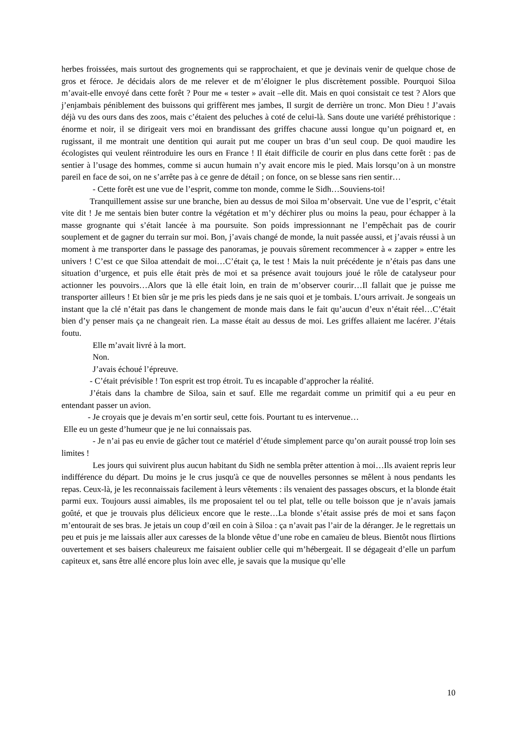herbes froissées, mais surtout des grognements qui se rapprochaient, et que je devinais venir de quelque chose de gros et féroce. Je décidais alors de me relever et de m’éloigner le plus discrètement possible. Pourquoi Siloa m’avait-elle envoyé dans cette forêt ? Pour me « tester » avait –elle dit. Mais en quoi consistait ce test ? Alors que j’enjambais péniblement des buissons qui griffèrent mes jambes, Il surgit de derrière un tronc. Mon Dieu ! J’avais déjà vu des ours dans des zoos, mais c’étaient des peluches à coté de celui-là. Sans doute une variété préhistorique : énorme et noir, il se dirigeait vers moi en brandissant des griffes chacune aussi longue qu’un poignard et, en rugissant, il me montrait une dentition qui aurait put me couper un bras d’un seul coup. De quoi maudire les écologistes qui veulent réintroduire les ours en France ! Il était difficile de courir en plus dans cette forêt : pas de sentier à l’usage des hommes, comme si aucun humain n’y avait encore mis le pied. Mais lorsqu’on à un monstre pareil en face de soi, on ne s’arrête pas à ce genre de détail ; on fonce, on se blesse sans rien sentir…
- Cette forêt est une vue de l’esprit, comme ton monde, comme le Sidh…Souviens-toi!
Tranquillement assise sur une branche, bien au dessus de moi Siloa m’observait. Une vue de l’esprit, c’était vite dit ! Je me sentais bien buter contre la végétation et m’y déchirer plus ou moins la peau, pour échapper à la masse grognante qui s’était lancée à ma poursuite. Son poids impressionnant ne l’empêchait pas de courir souplement et de gagner du terrain sur moi. Bon, j’avais changé de monde, la nuit passée aussi, et j’avais réussi à un moment à me transporter dans le passage des panoramas, je pouvais sûrement recommencer à « zapper » entre les univers ! C’est ce que Siloa attendait de moi…C’était ça, le test ! Mais la nuit précédente je n’étais pas dans une situation d’urgence, et puis elle était près de moi et sa présence avait toujours joué le rôle de catalyseur pour actionner les pouvoirs…Alors que là elle était loin, en train de m’observer courir…Il fallait que je puisse me transporter ailleurs ! Et bien sûr je me pris les pieds dans je ne sais quoi et je tombais. L’ours arrivait. Je songeais un instant que la clé n’était pas dans le changement de monde mais dans le fait qu’aucun d’eux n’était réel…C’était bien d’y penser mais ça ne changeait rien. La masse était au dessus de moi. Les griffes allaient me lacérer. J’étais foutu.
Elle m’avait livré à la mort.
Non.
J’avais échoué l’épreuve.
- C’était prévisible ! Ton esprit est trop étroit. Tu es incapable d’approcher la réalité.
J’étais dans la chambre de Siloa, sain et sauf. Elle me regardait comme un primitif qui a eu peur en entendant passer un avion.
- Je croyais que je devais m’en sortir seul, cette fois. Pourtant tu es intervenue…
Elle eu un geste d’humeur que je ne lui connaissais pas.
- Je n’ai pas eu envie de gâcher tout ce matériel d’étude simplement parce qu’on aurait poussé trop loin ses limites !
Les jours qui suivirent plus aucun habitant du Sidh ne sembla prêter attention à moi…Ils avaient repris leur indifférence du départ. Du moins je le crus jusqu'à ce que de nouvelles personnes se mêlent à nous pendants les repas. Ceux-là, je les reconnaissais facilement à leurs vêtements : ils venaient des passages obscurs, et la blonde était parmi eux. Toujours aussi aimables, ils me proposaient tel ou tel plat, telle ou telle boisson que je n’avais jamais goûté, et que je trouvais plus délicieux encore que le reste…La blonde s’était assise prés de moi et sans façon m’entourait de ses bras. Je jetais un coup d’œil en coin à Siloa : ça n’avait pas l’air de la déranger. Je le regrettais un peu et puis je me laissais aller aux caresses de la blonde vêtue d’une robe en camaïeu de bleus. Bientôt nous flirtions ouvertement et ses baisers chaleureux me faisaient oublier celle qui m’hébergeait. Il se dégageait d’elle un parfum capiteux et, sans être allé encore plus loin avec elle, je savais que la musique qu’elle
10